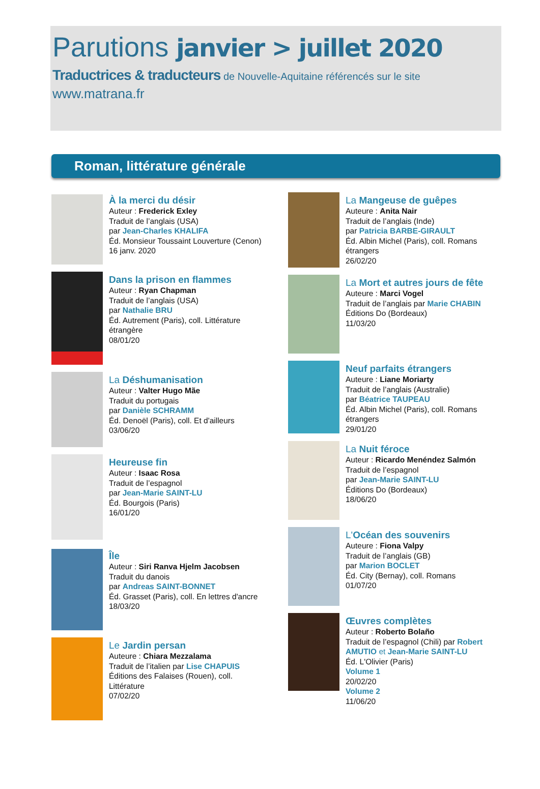Parutions janvier > juillet 2020
Traductrices & traducteurs de Nouvelle-Aquitaine référencés sur le site
www.matrana.fr
Roman, littérature générale
À la merci du désir
Auteur : Frederick Exley
Traduit de l’anglais (USA)
par Jean-Charles KHALIFA
Éd. Monsieur Toussaint Louverture (Cenon)
16 janv. 2020
Dans la prison en flammes
Auteur : Ryan Chapman
Traduit de l’anglais (USA)
par Nathalie BRU
Éd. Autrement (Paris), coll. Littérature
étrangère
08/01/20
La Déshumanisation
Auteur : Valter Hugo Mãe
Traduit du portugais
par Danièle SCHRAMM
Éd. Denoël (Paris), coll. Et d'ailleurs
03/06/20
Heureuse fin
Auteur : Isaac Rosa
Traduit de l’espagnol
par Jean-Marie SAINT-LU
Éd. Bourgois (Paris)
16/01/20
Île
Auteur : Siri Ranva Hjelm Jacobsen
Traduit du danois
par Andreas SAINT-BONNET
Éd. Grasset (Paris), coll. En lettres d'ancre
18/03/20
Le Jardin persan
Auteure : Chiara Mezzalama
Traduit de l’italien par Lise CHAPUIS
Éditions des Falaises (Rouen), coll.
Littérature
07/02/20
La Mangeuse de guêpes
Auteure : Anita Nair
Traduit de l’anglais (Inde)
par Patricia BARBE-GIRAULT
Éd. Albin Michel (Paris), coll. Romans
étrangers
26/02/20
La Mort et autres jours de fête
Auteure : Marci Vogel
Traduit de l’anglais par Marie CHABIN
Éditions Do (Bordeaux)
11/03/20
Neuf parfaits étrangers
Auteure : Liane Moriarty
Traduit de l’anglais (Australie)
par Béatrice TAUPEAU
Éd. Albin Michel (Paris), coll. Romans
étrangers
29/01/20
La Nuit féroce
Auteur : Ricardo Menéndez Salmón
Traduit de l’espagnol
par Jean-Marie SAINT-LU
Éditions Do (Bordeaux)
18/06/20
L'Océan des souvenirs
Auteure : Fiona Valpy
Traduit de l’anglais (GB)
par Marion BOCLET
Éd. City (Bernay), coll. Romans
01/07/20
Œuvres complètes
Auteur : Roberto Bolaño
Traduit de l’espagnol (Chili) par Robert AMUTIO et Jean-Marie SAINT-LU
Éd. L'Olivier (Paris)
Volume 1
20/02/20
Volume 2
11/06/20